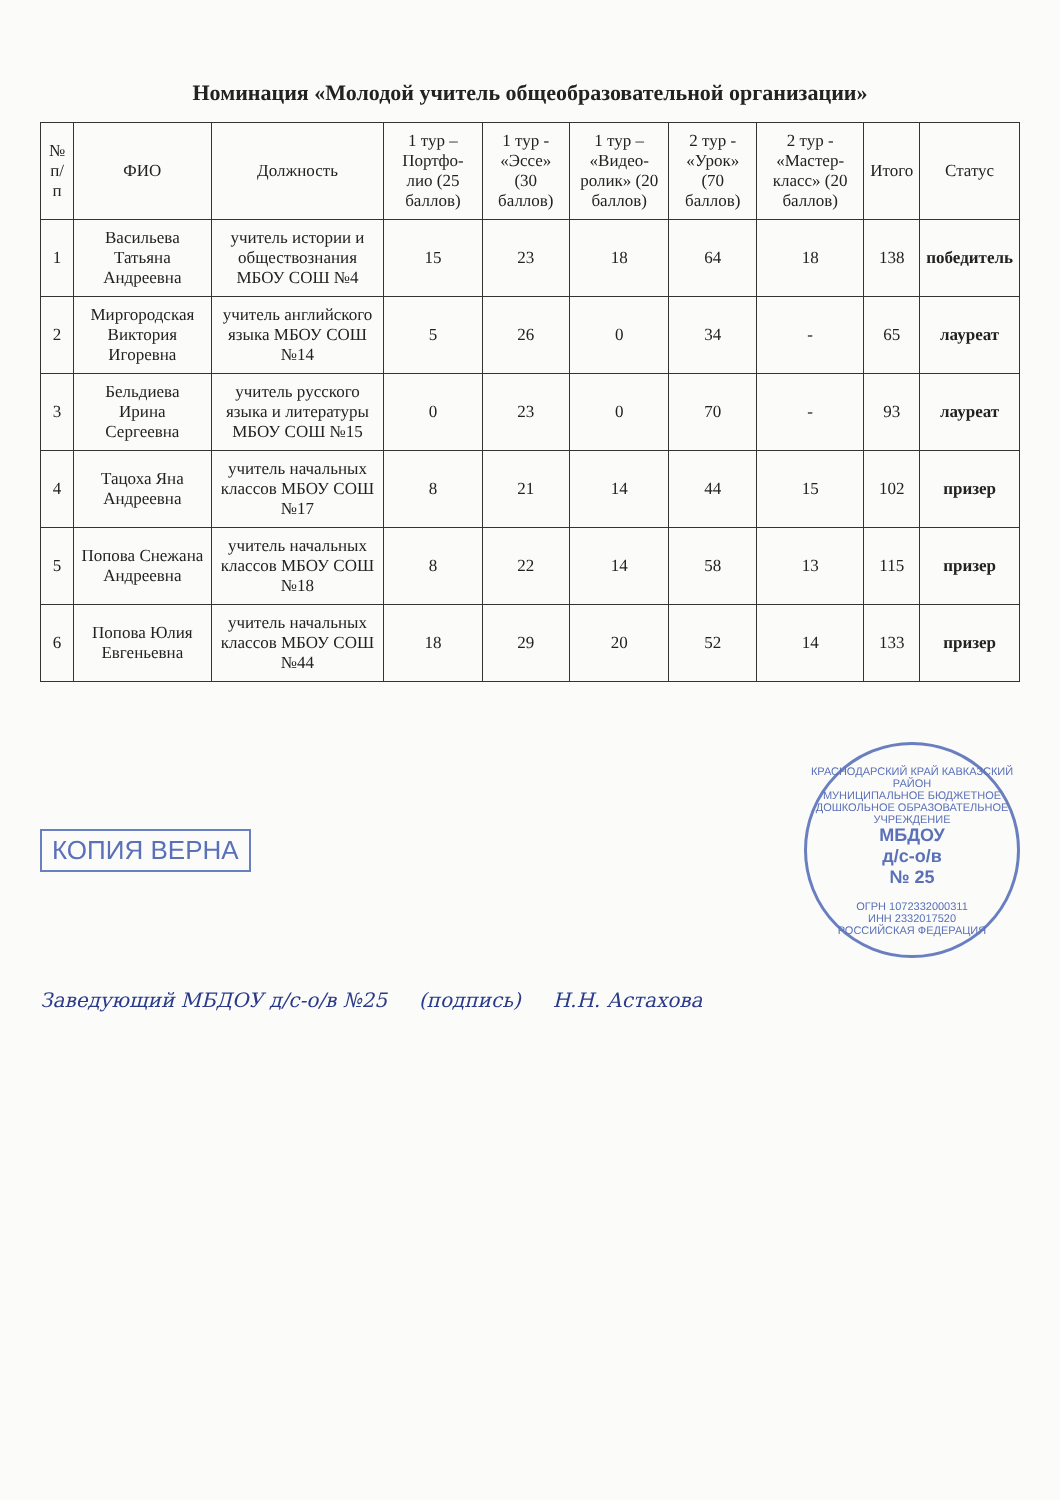Номинация «Молодой учитель общеобразовательной организации»
| № п/п | ФИО | Должность | 1 тур – Портфо-лио (25 баллов) | 1 тур - «Эссе» (30 баллов) | 1 тур – «Видео-ролик» (20 баллов) | 2 тур - «Урок» (70 баллов) | 2 тур - «Мастер-класс» (20 баллов) | Итого | Статус |
| --- | --- | --- | --- | --- | --- | --- | --- | --- | --- |
| 1 | Васильева Татьяна Андреевна | учитель истории и обществознания МБОУ СОШ №4 | 15 | 23 | 18 | 64 | 18 | 138 | победитель |
| 2 | Миргородская Виктория Игоревна | учитель английского языка МБОУ СОШ №14 | 5 | 26 | 0 | 34 | - | 65 | лауреат |
| 3 | Бельдиева Ирина Сергеевна | учитель русского языка и литературы МБОУ СОШ №15 | 0 | 23 | 0 | 70 | - | 93 | лауреат |
| 4 | Тацоха Яна Андреевна | учитель начальных классов МБОУ СОШ №17 | 8 | 21 | 14 | 44 | 15 | 102 | призер |
| 5 | Попова Снежана Андреевна | учитель начальных классов МБОУ СОШ №18 | 8 | 22 | 14 | 58 | 13 | 115 | призер |
| 6 | Попова Юлия Евгеньевна | учитель начальных классов МБОУ СОШ №44 | 18 | 29 | 20 | 52 | 14 | 133 | призер |
КОПИЯ ВЕРНА
КРАСНОДАРСКИЙ КРАЙ КАВКАЗСКИЙ РАЙОН
МУНИЦИПАЛЬНОЕ БЮДЖЕТНОЕ ДОШКОЛЬНОЕ ОБРАЗОВАТЕЛЬНОЕ УЧРЕЖДЕНИЕ
МБДОУ
д/с-о/в
№ 25
ОГРН 1072332000311
ИНН 2332017520
РОССИЙСКАЯ ФЕДЕРАЦИЯ
Заведующий МБДОУ д/с-о/в №25 (подпись) Н.Н. Астахова